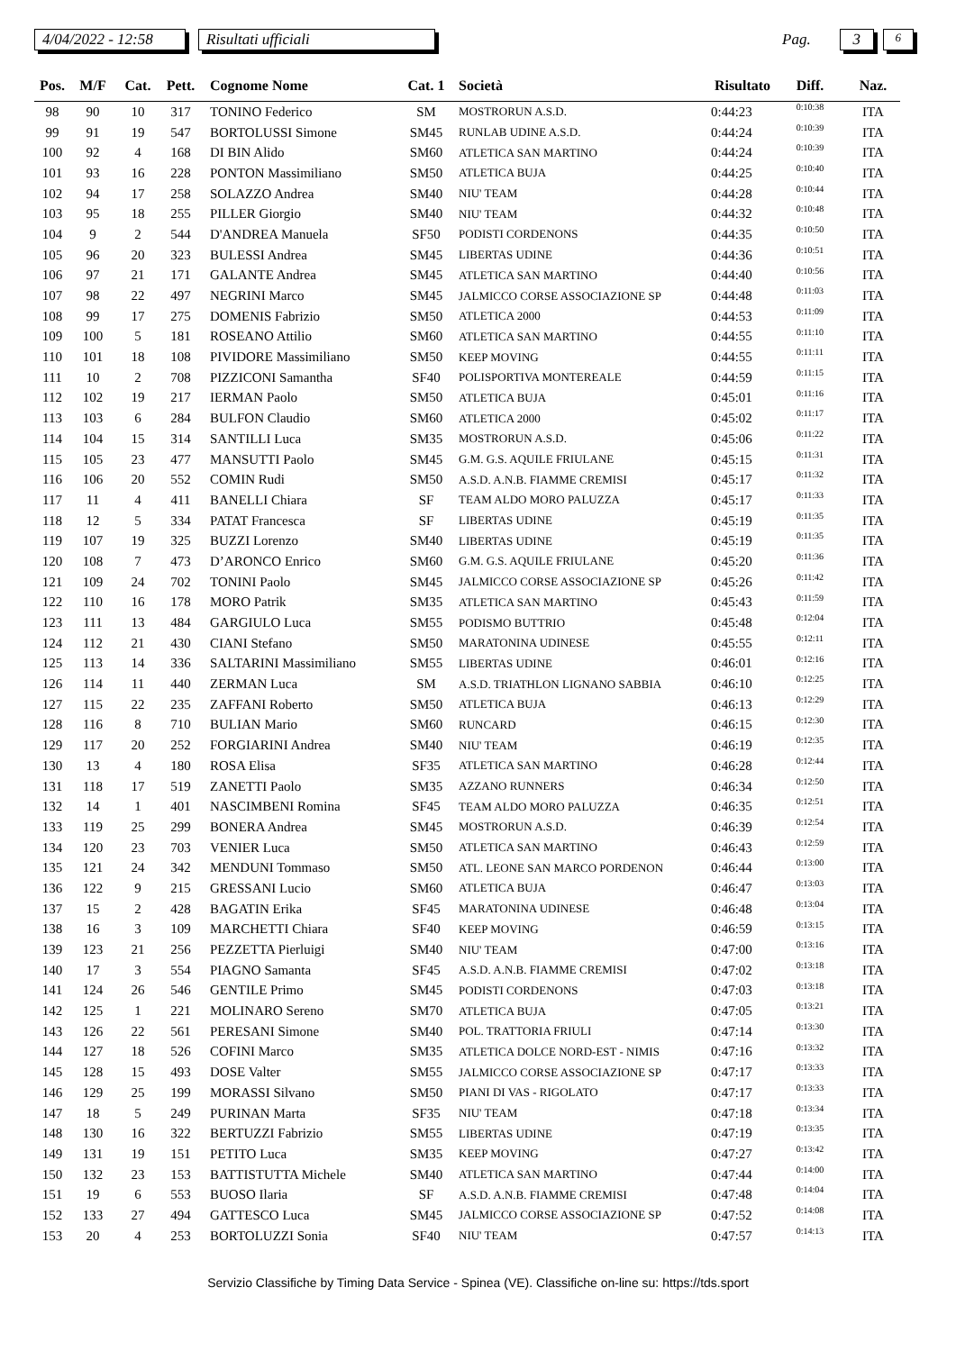4/04/2022 - 12:58
Risultati ufficiali
Pag.
3
6
| Pos. | M/F | Cat. | Pett. | Cognome Nome | Cat. 1 | Società | Risultato | Diff. | Naz. |
| --- | --- | --- | --- | --- | --- | --- | --- | --- | --- |
| 98 | 90 | 10 | 317 | TONINO Federico | SM | MOSTRORUN A.S.D. | 0:44:23 | 0:10:38 | ITA |
| 99 | 91 | 19 | 547 | BORTOLUSSI Simone | SM45 | RUNLAB UDINE A.S.D. | 0:44:24 | 0:10:39 | ITA |
| 100 | 92 | 4 | 168 | DI BIN Alido | SM60 | ATLETICA SAN MARTINO | 0:44:24 | 0:10:39 | ITA |
| 101 | 93 | 16 | 228 | PONTON Massimiliano | SM50 | ATLETICA BUJA | 0:44:25 | 0:10:40 | ITA |
| 102 | 94 | 17 | 258 | SOLAZZO Andrea | SM40 | NIU' TEAM | 0:44:28 | 0:10:44 | ITA |
| 103 | 95 | 18 | 255 | PILLER Giorgio | SM40 | NIU' TEAM | 0:44:32 | 0:10:48 | ITA |
| 104 | 9 | 2 | 544 | D'ANDREA Manuela | SF50 | PODISTI CORDENONS | 0:44:35 | 0:10:50 | ITA |
| 105 | 96 | 20 | 323 | BULESSI Andrea | SM45 | LIBERTAS UDINE | 0:44:36 | 0:10:51 | ITA |
| 106 | 97 | 21 | 171 | GALANTE Andrea | SM45 | ATLETICA SAN MARTINO | 0:44:40 | 0:10:56 | ITA |
| 107 | 98 | 22 | 497 | NEGRINI Marco | SM45 | JALMICCO CORSE ASSOCIAZIONE SP | 0:44:48 | 0:11:03 | ITA |
| 108 | 99 | 17 | 275 | DOMENIS Fabrizio | SM50 | ATLETICA 2000 | 0:44:53 | 0:11:09 | ITA |
| 109 | 100 | 5 | 181 | ROSEANO Attilio | SM60 | ATLETICA SAN MARTINO | 0:44:55 | 0:11:10 | ITA |
| 110 | 101 | 18 | 108 | PIVIDORE Massimiliano | SM50 | KEEP MOVING | 0:44:55 | 0:11:11 | ITA |
| 111 | 10 | 2 | 708 | PIZZICONI Samantha | SF40 | POLISPORTIVA MONTEREALE | 0:44:59 | 0:11:15 | ITA |
| 112 | 102 | 19 | 217 | IERMAN Paolo | SM50 | ATLETICA BUJA | 0:45:01 | 0:11:16 | ITA |
| 113 | 103 | 6 | 284 | BULFON Claudio | SM60 | ATLETICA 2000 | 0:45:02 | 0:11:17 | ITA |
| 114 | 104 | 15 | 314 | SANTILLI Luca | SM35 | MOSTRORUN A.S.D. | 0:45:06 | 0:11:22 | ITA |
| 115 | 105 | 23 | 477 | MANSUTTI Paolo | SM45 | G.M. G.S. AQUILE FRIULANE | 0:45:15 | 0:11:31 | ITA |
| 116 | 106 | 20 | 552 | COMIN Rudi | SM50 | A.S.D. A.N.B. FIAMME CREMISI | 0:45:17 | 0:11:32 | ITA |
| 117 | 11 | 4 | 411 | BANELLI Chiara | SF | TEAM ALDO MORO PALUZZA | 0:45:17 | 0:11:33 | ITA |
| 118 | 12 | 5 | 334 | PATAT Francesca | SF | LIBERTAS UDINE | 0:45:19 | 0:11:35 | ITA |
| 119 | 107 | 19 | 325 | BUZZI Lorenzo | SM40 | LIBERTAS UDINE | 0:45:19 | 0:11:35 | ITA |
| 120 | 108 | 7 | 473 | D’ARONCO Enrico | SM60 | G.M. G.S. AQUILE FRIULANE | 0:45:20 | 0:11:36 | ITA |
| 121 | 109 | 24 | 702 | TONINI Paolo | SM45 | JALMICCO CORSE ASSOCIAZIONE SP | 0:45:26 | 0:11:42 | ITA |
| 122 | 110 | 16 | 178 | MORO Patrik | SM35 | ATLETICA SAN MARTINO | 0:45:43 | 0:11:59 | ITA |
| 123 | 111 | 13 | 484 | GARGIULO Luca | SM55 | PODISMO BUTTRIO | 0:45:48 | 0:12:04 | ITA |
| 124 | 112 | 21 | 430 | CIANI Stefano | SM50 | MARATONINA UDINESE | 0:45:55 | 0:12:11 | ITA |
| 125 | 113 | 14 | 336 | SALTARINI Massimiliano | SM55 | LIBERTAS UDINE | 0:46:01 | 0:12:16 | ITA |
| 126 | 114 | 11 | 440 | ZERMAN Luca | SM | A.S.D. TRIATHLON LIGNANO SABBIA | 0:46:10 | 0:12:25 | ITA |
| 127 | 115 | 22 | 235 | ZAFFANI Roberto | SM50 | ATLETICA BUJA | 0:46:13 | 0:12:29 | ITA |
| 128 | 116 | 8 | 710 | BULIAN Mario | SM60 | RUNCARD | 0:46:15 | 0:12:30 | ITA |
| 129 | 117 | 20 | 252 | FORGIARINI Andrea | SM40 | NIU' TEAM | 0:46:19 | 0:12:35 | ITA |
| 130 | 13 | 4 | 180 | ROSA Elisa | SF35 | ATLETICA SAN MARTINO | 0:46:28 | 0:12:44 | ITA |
| 131 | 118 | 17 | 519 | ZANETTI Paolo | SM35 | AZZANO RUNNERS | 0:46:34 | 0:12:50 | ITA |
| 132 | 14 | 1 | 401 | NASCIMBENI Romina | SF45 | TEAM ALDO MORO PALUZZA | 0:46:35 | 0:12:51 | ITA |
| 133 | 119 | 25 | 299 | BONERA Andrea | SM45 | MOSTRORUN A.S.D. | 0:46:39 | 0:12:54 | ITA |
| 134 | 120 | 23 | 703 | VENIER Luca | SM50 | ATLETICA SAN MARTINO | 0:46:43 | 0:12:59 | ITA |
| 135 | 121 | 24 | 342 | MENDUNI Tommaso | SM50 | ATL. LEONE SAN MARCO PORDENON | 0:46:44 | 0:13:00 | ITA |
| 136 | 122 | 9 | 215 | GRESSANI Lucio | SM60 | ATLETICA BUJA | 0:46:47 | 0:13:03 | ITA |
| 137 | 15 | 2 | 428 | BAGATIN Erika | SF45 | MARATONINA UDINESE | 0:46:48 | 0:13:04 | ITA |
| 138 | 16 | 3 | 109 | MARCHETTI Chiara | SF40 | KEEP MOVING | 0:46:59 | 0:13:15 | ITA |
| 139 | 123 | 21 | 256 | PEZZETTA Pierluigi | SM40 | NIU' TEAM | 0:47:00 | 0:13:16 | ITA |
| 140 | 17 | 3 | 554 | PIAGNO Samanta | SF45 | A.S.D. A.N.B. FIAMME CREMISI | 0:47:02 | 0:13:18 | ITA |
| 141 | 124 | 26 | 546 | GENTILE Primo | SM45 | PODISTI CORDENONS | 0:47:03 | 0:13:18 | ITA |
| 142 | 125 | 1 | 221 | MOLINARO Sereno | SM70 | ATLETICA BUJA | 0:47:05 | 0:13:21 | ITA |
| 143 | 126 | 22 | 561 | PERESANI Simone | SM40 | POL. TRATTORIA FRIULI | 0:47:14 | 0:13:30 | ITA |
| 144 | 127 | 18 | 526 | COFINI Marco | SM35 | ATLETICA DOLCE NORD-EST - NIMIS | 0:47:16 | 0:13:32 | ITA |
| 145 | 128 | 15 | 493 | DOSE Valter | SM55 | JALMICCO CORSE ASSOCIAZIONE SP | 0:47:17 | 0:13:33 | ITA |
| 146 | 129 | 25 | 199 | MORASSI Silvano | SM50 | PIANI DI VAS - RIGOLATO | 0:47:17 | 0:13:33 | ITA |
| 147 | 18 | 5 | 249 | PURINAN Marta | SF35 | NIU' TEAM | 0:47:18 | 0:13:34 | ITA |
| 148 | 130 | 16 | 322 | BERTUZZI Fabrizio | SM55 | LIBERTAS UDINE | 0:47:19 | 0:13:35 | ITA |
| 149 | 131 | 19 | 151 | PETITO Luca | SM35 | KEEP MOVING | 0:47:27 | 0:13:42 | ITA |
| 150 | 132 | 23 | 153 | BATTISTUTTA Michele | SM40 | ATLETICA SAN MARTINO | 0:47:44 | 0:14:00 | ITA |
| 151 | 19 | 6 | 553 | BUOSO Ilaria | SF | A.S.D. A.N.B. FIAMME CREMISI | 0:47:48 | 0:14:04 | ITA |
| 152 | 133 | 27 | 494 | GATTESCO Luca | SM45 | JALMICCO CORSE ASSOCIAZIONE SP | 0:47:52 | 0:14:08 | ITA |
| 153 | 20 | 4 | 253 | BORTOLUZZI Sonia | SF40 | NIU' TEAM | 0:47:57 | 0:14:13 | ITA |
Servizio Classifiche by Timing Data Service - Spinea (VE). Classifiche on-line su: https://tds.sport